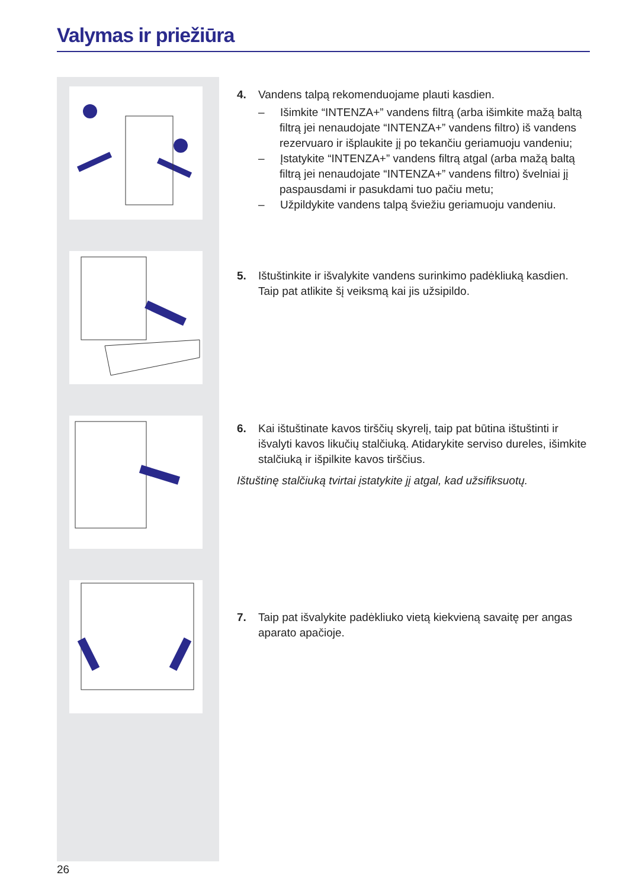Valymas ir priežiūra
4. Vandens talpą rekomenduojame plauti kasdien.
– Išimkite “INTENZA+” vandens filtrą (arba išimkite mažą baltą filtrą jei nenaudojate “INTENZA+” vandens filtro) iš vandens rezervuaro ir išplaukite jį po tekančiu geriamuoju vandeniu;
– Įstatykite “INTENZA+” vandens filtrą atgal (arba mažą baltą filtrą jei nenaudojate “INTENZA+” vandens filtro) švelniai jį paspausdami ir pasukdami tuo pačiu metu;
– Užpildykite vandens talpą šviežiu geriamuoju vandeniu.
5. Ištuštinkite ir išvalykite vandens surinkimo padėkliuką kasdien.
Taip pat atlikite šį veiksmą kai jis užsipildo.
6. Kai ištuštinate kavos tirščių skyrelį, taip pat būtina ištuštinti ir išvalyti kavos likučių stalčiuką. Atidarykite serviso dureles, išimkite stalčiuką ir išpilkite kavos tirščius.
Ištuštinę stalčiuką tvirtai įstatykite jį atgal, kad užsifiksuotų.
7. Taip pat išvalykite padėkliuko vietą kiekvieną savaitę per angas
aparato apačioje.
26